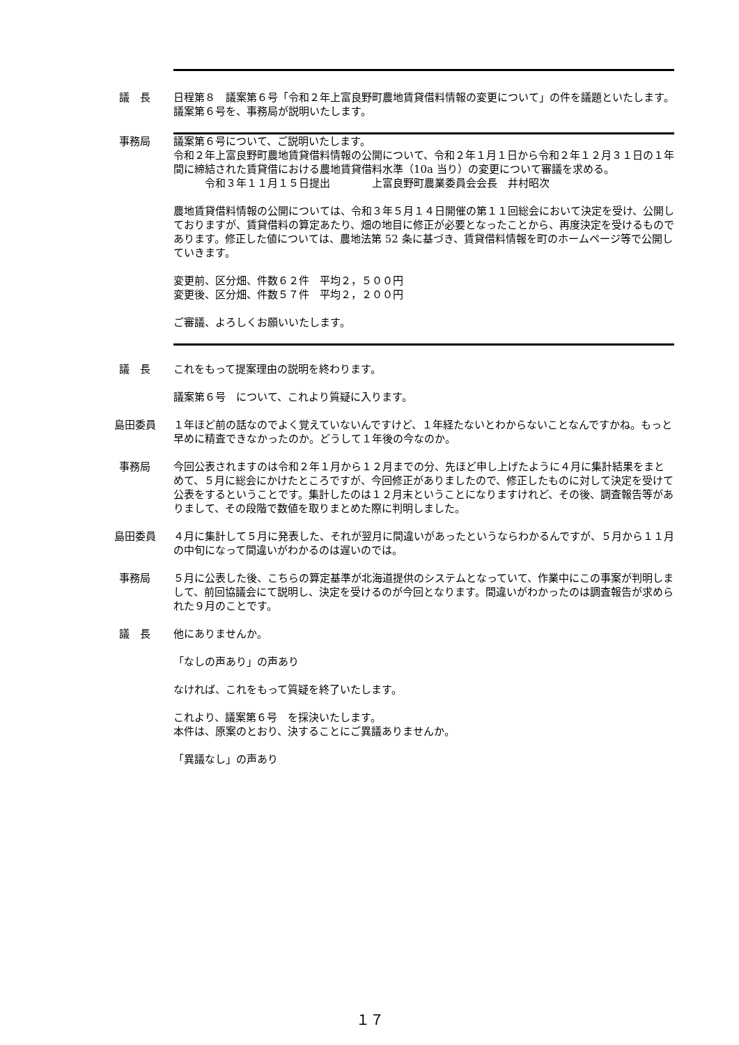議　長 日程第８　議案第６号「令和２年上富良野町農地賃貸借料情報の変更について」の件を議題といたします。
議案第６号を、事務局が説明いたします。
事務局 議案第６号について、ご説明いたします。
令和２年上富良野町農地賃貸借料情報の公開について、令和２年１月１日から令和２年１２月３１日の１年間に締結された賃貸借における農地賃貸借料水準（10a 当り）の変更について審議を求める。
　　　令和３年１１月１５日提出　　　　上富良野町農業委員会会長　井村昭次
農地賃貸借料情報の公開については、令和３年５月１４日開催の第１１回総会において決定を受け、公開しておりますが、賃貸借料の算定あたり、畑の地目に修正が必要となったことから、再度決定を受けるものであります。修正した値については、農地法第 52 条に基づき、賃貸借料情報を町のホームページ等で公開していきます。
変更前、区分畑、件数６２件　平均２，５００円
変更後、区分畑、件数５７件　平均２，２００円
ご審議、よろしくお願いいたします。
議　長 これをもって提案理由の説明を終わります。
議案第６号　について、これより質疑に入ります。
島田委員 １年ほど前の話なのでよく覚えていないんですけど、１年経たないとわからないことなんですかね。もっと早めに精査できなかったのか。どうして１年後の今なのか。
事務局 今回公表されますのは令和２年１月から１２月までの分、先ほど申し上げたように４月に集計結果をまとめて、５月に総会にかけたところですが、今回修正がありましたので、修正したものに対して決定を受けて公表をするということです。集計したのは１２月末ということになりますけれど、その後、調査報告等がありまして、その段階で数値を取りまとめた際に判明しました。
島田委員 ４月に集計して５月に発表した、それが翌月に間違いがあったというならわかるんですが、５月から１１月の中旬になって間違いがわかるのは遅いのでは。
事務局 ５月に公表した後、こちらの算定基準が北海道提供のシステムとなっていて、作業中にこの事案が判明しまして、前回協議会にて説明し、決定を受けるのが今回となります。間違いがわかったのは調査報告が求められた９月のことです。
議　長 他にありませんか。
「なしの声あり」の声あり
なければ、これをもって質疑を終了いたします。
これより、議案第６号　を採決いたします。
本件は、原案のとおり、決することにご異議ありませんか。
「異議なし」の声あり
１７